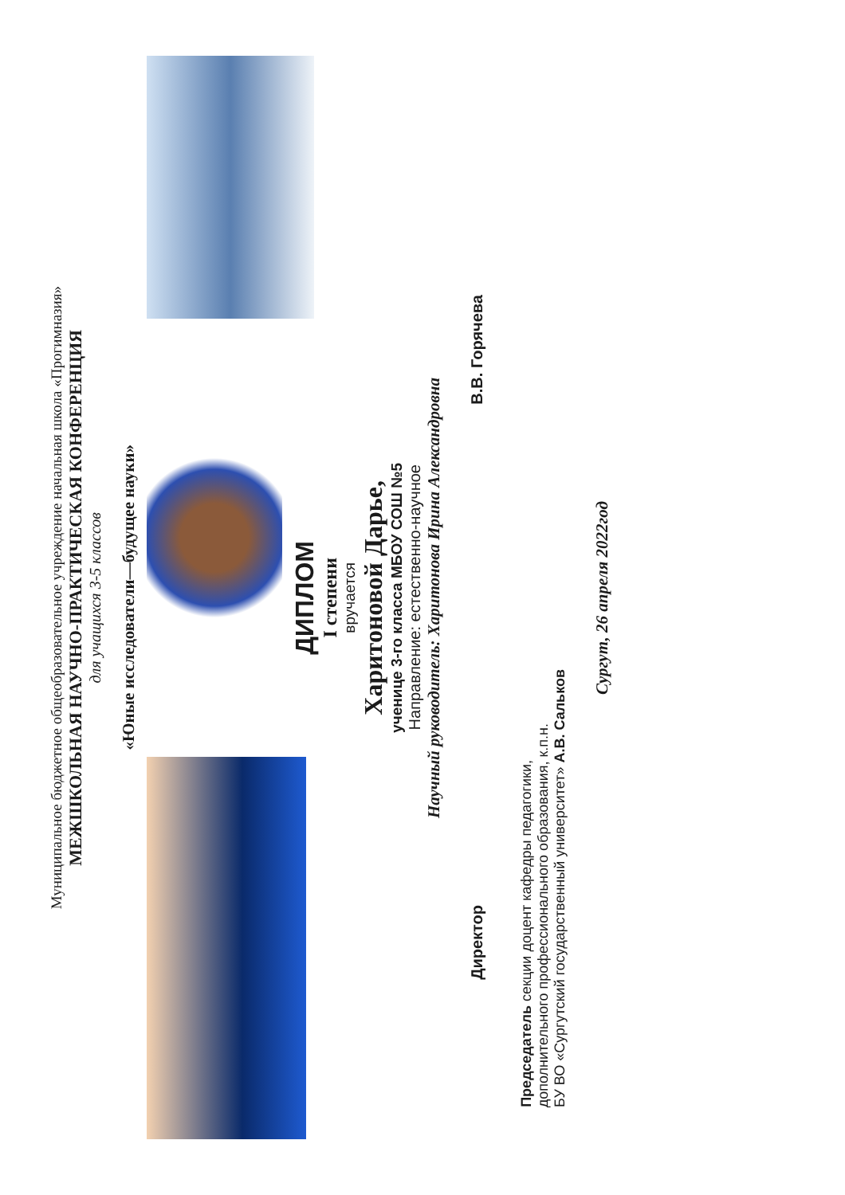Муниципальное бюджетное общеобразовательное учреждение начальная школа «Прогимназия»
МЕЖШКОЛЬНАЯ НАУЧНО-ПРАКТИЧЕСКАЯ КОНФЕРЕНЦИЯ
для учащихся 3-5 классов
«Юные исследователи—будущее науки»
ДИПЛОМ
I степени
вручается
Харитоновой Дарье,
ученице 3-го класса МБОУ СОШ №5
Направление: естественно-научное
Научный руководитель: Харитонова Ирина Александровна
Директор В.В. Горячева
Председатель секции доцент кафедры педагогики,
дополнительного профессионального образования, к.п.н.
БУ ВО «Сургутский государственный университет» А.В. Сальков
Сургут, 26 апреля 2022год